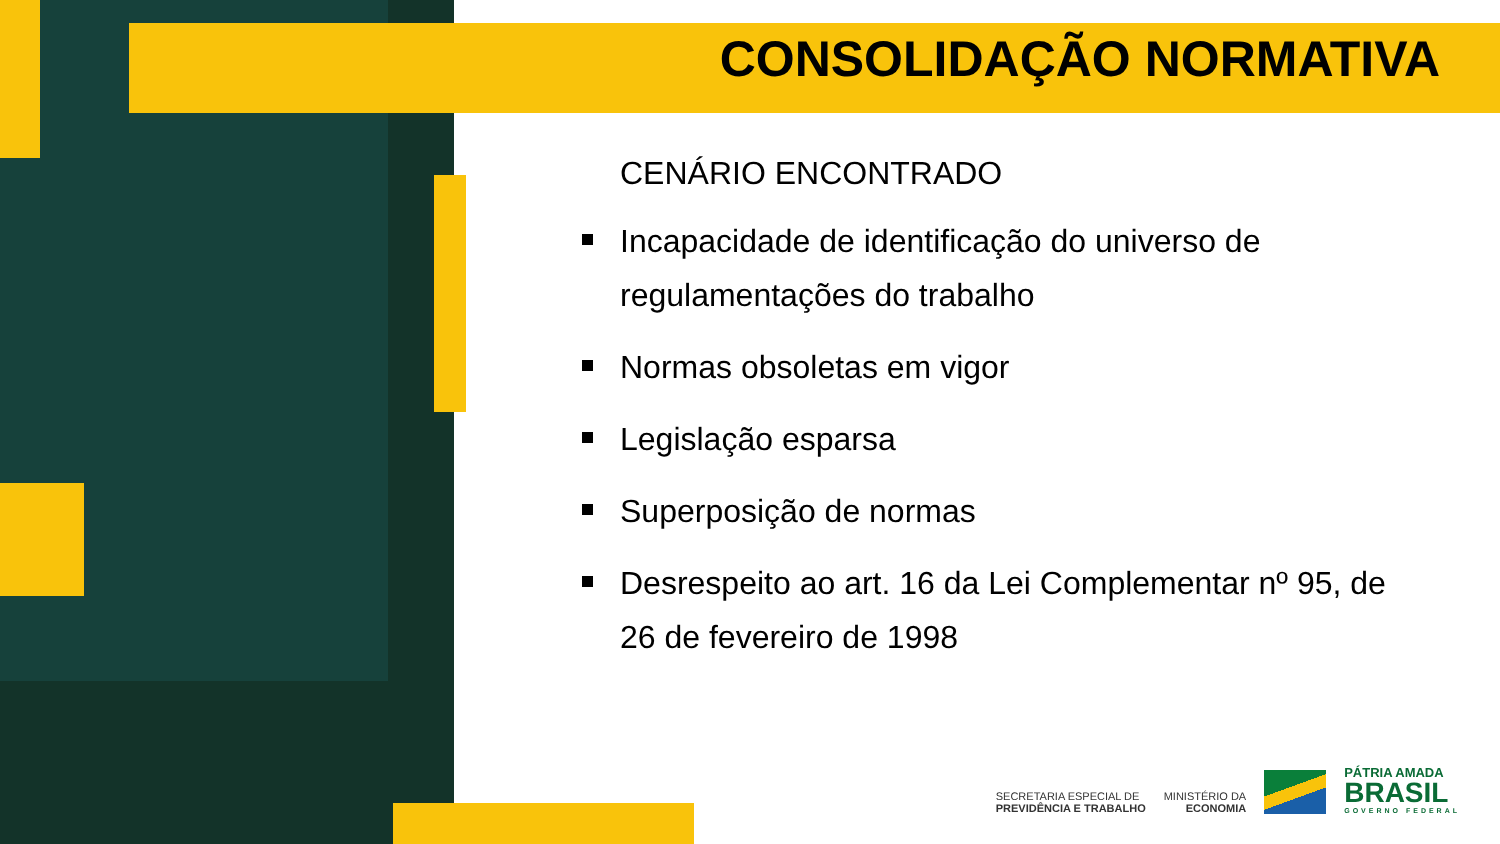CONSOLIDAÇÃO NORMATIVA
CENÁRIO ENCONTRADO
Incapacidade de identificação do universo de regulamentações do trabalho
Normas obsoletas em vigor
Legislação esparsa
Superposição de normas
Desrespeito ao art. 16 da Lei Complementar nº 95, de 26 de fevereiro de 1998
SECRETARIA ESPECIAL DE
PREVIDÊNCIA E TRABALHO
MINISTÉRIO DA
ECONOMIA
PÁTRIA AMADA
BRASIL
GOVERNO FEDERAL